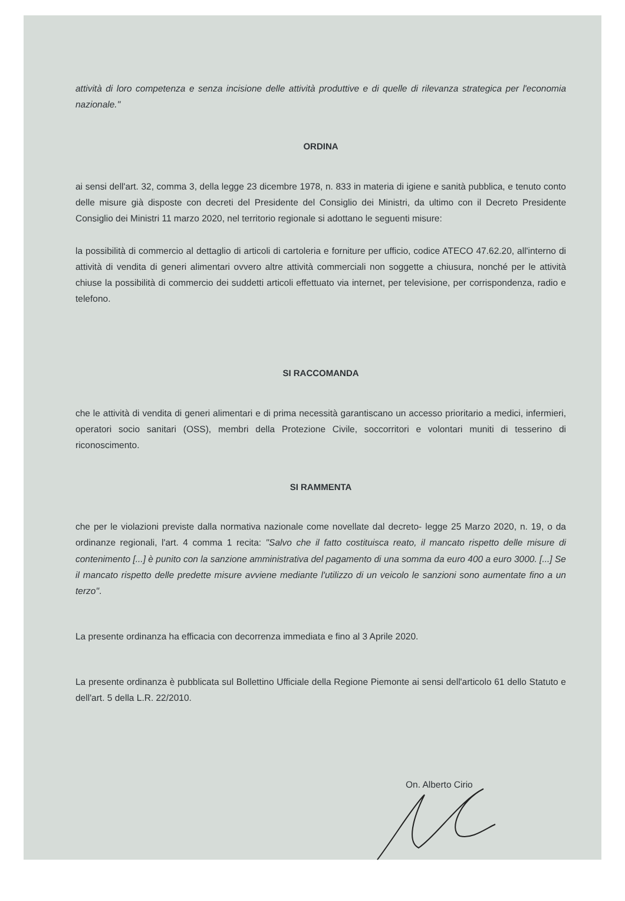attività di loro competenza e senza incisione delle attività produttive e di quelle di rilevanza strategica per l'economia nazionale."
ORDINA
ai sensi dell'art. 32, comma 3, della legge 23 dicembre 1978, n. 833 in materia di igiene e sanità pubblica, e tenuto conto delle misure già disposte con decreti del Presidente del Consiglio dei Ministri, da ultimo con il Decreto Presidente Consiglio dei Ministri 11 marzo 2020, nel territorio regionale si adottano le seguenti misure:
la possibilità di commercio al dettaglio di articoli di cartoleria e forniture per ufficio, codice ATECO 47.62.20, all'interno di attività di vendita di generi alimentari ovvero altre attività commerciali non soggette a chiusura, nonché per le attività chiuse la possibilità di commercio dei suddetti articoli effettuato via internet, per televisione, per corrispondenza, radio e telefono.
SI RACCOMANDA
che le attività di vendita di generi alimentari e di prima necessità garantiscano un accesso prioritario a medici, infermieri, operatori socio sanitari (OSS), membri della Protezione Civile, soccorritori e volontari muniti di tesserino di riconoscimento.
SI RAMMENTA
che per le violazioni previste dalla normativa nazionale come novellate dal decreto- legge 25 Marzo 2020, n. 19, o da ordinanze regionali, l'art. 4 comma 1 recita: "Salvo che il fatto costituisca reato, il mancato rispetto delle misure di contenimento [...] è punito con la sanzione amministrativa del pagamento di una somma da euro 400 a euro 3000. [...] Se il mancato rispetto delle predette misure avviene mediante l'utilizzo di un veicolo le sanzioni sono aumentate fino a un terzo".
La presente ordinanza ha efficacia con decorrenza immediata e fino al 3 Aprile 2020.
La presente ordinanza è pubblicata sul Bollettino Ufficiale della Regione Piemonte ai sensi dell'articolo 61 dello Statuto e dell'art. 5 della L.R. 22/2010.
On. Alberto Cirio